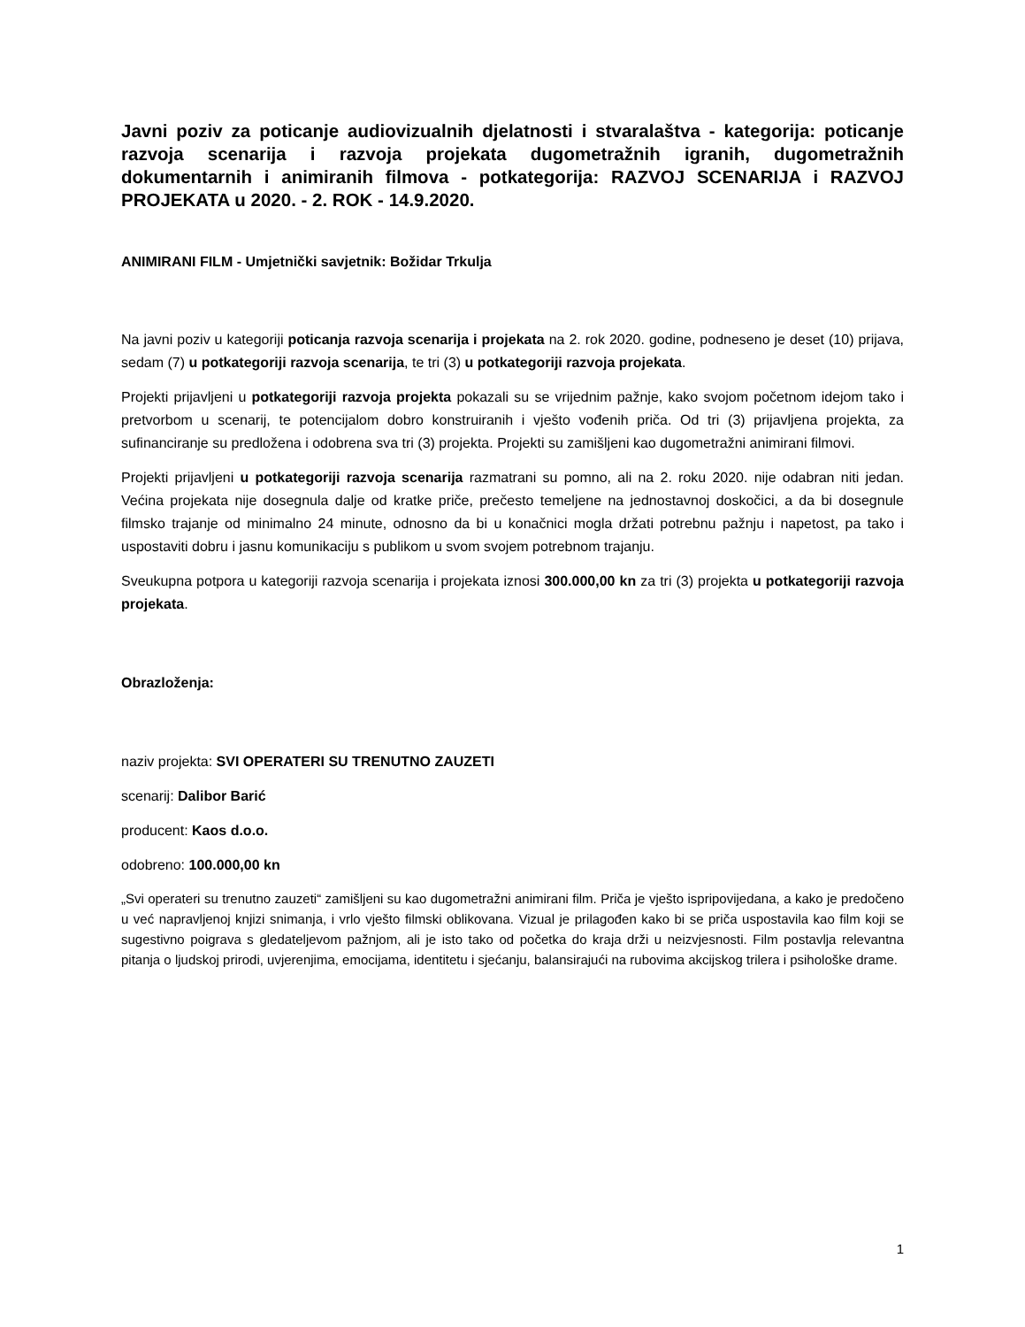Javni poziv za poticanje audiovizualnih djelatnosti i stvaralaštva - kategorija: poticanje razvoja scenarija i razvoja projekata dugometražnih igranih, dugometražnih dokumentarnih i animiranih filmova - potkategorija: RAZVOJ SCENARIJA i RAZVOJ PROJEKATA u 2020. - 2. ROK - 14.9.2020.
ANIMIRANI FILM - Umjetnički savjetnik: Božidar Trkulja
Na javni poziv u kategoriji poticanja razvoja scenarija i projekata na 2. rok 2020. godine, podneseno je deset (10) prijava, sedam (7) u potkategoriji razvoja scenarija, te tri (3) u potkategoriji razvoja projekata.
Projekti prijavljeni u potkategoriji razvoja projekta pokazali su se vrijednim pažnje, kako svojom početnom idejom tako i pretvorbom u scenarij, te potencijalom dobro konstruiranih i vješto vođenih priča. Od tri (3) prijavljena projekta, za sufinanciranje su predložena i odobrena sva tri (3) projekta. Projekti su zamišljeni kao dugometražni animirani filmovi.
Projekti prijavljeni u potkategoriji razvoja scenarija razmatrani su pomno, ali na 2. roku 2020. nije odabran niti jedan. Većina projekata nije dosegnula dalje od kratke priče, prečesto temeljene na jednostavnoj doskočici, a da bi dosegnule filmsko trajanje od minimalno 24 minute, odnosno da bi u konačnici mogla držati potrebnu pažnju i napetost, pa tako i uspostaviti dobru i jasnu komunikaciju s publikom u svom svojem potrebnom trajanju.
Sveukupna potpora u kategoriji razvoja scenarija i projekata iznosi 300.000,00 kn za tri (3) projekta u potkategoriji razvoja projekata.
Obrazloženja:
naziv projekta: SVI OPERATERI SU TRENUTNO ZAUZETI
scenarij: Dalibor Barić
producent: Kaos d.o.o.
odobreno: 100.000,00 kn
„Svi operateri su trenutno zauzeti“ zamišljeni su kao dugometražni animirani film. Priča je vješto ispripovijedana, a kako je predočeno u već napravljenoj knjizi snimanja, i vrlo vješto filmski oblikovana. Vizual je prilagođen kako bi se priča uspostavila kao film koji se sugestivno poigrava s gledateljevom pažnjom, ali je isto tako od početka do kraja drži u neizvjesnosti. Film postavlja relevantna pitanja o ljudskoj prirodi, uvjerenjima, emocijama, identitetu i sjećanju, balansirajući na rubovima akcijskog trilera i psihološke drame.
1